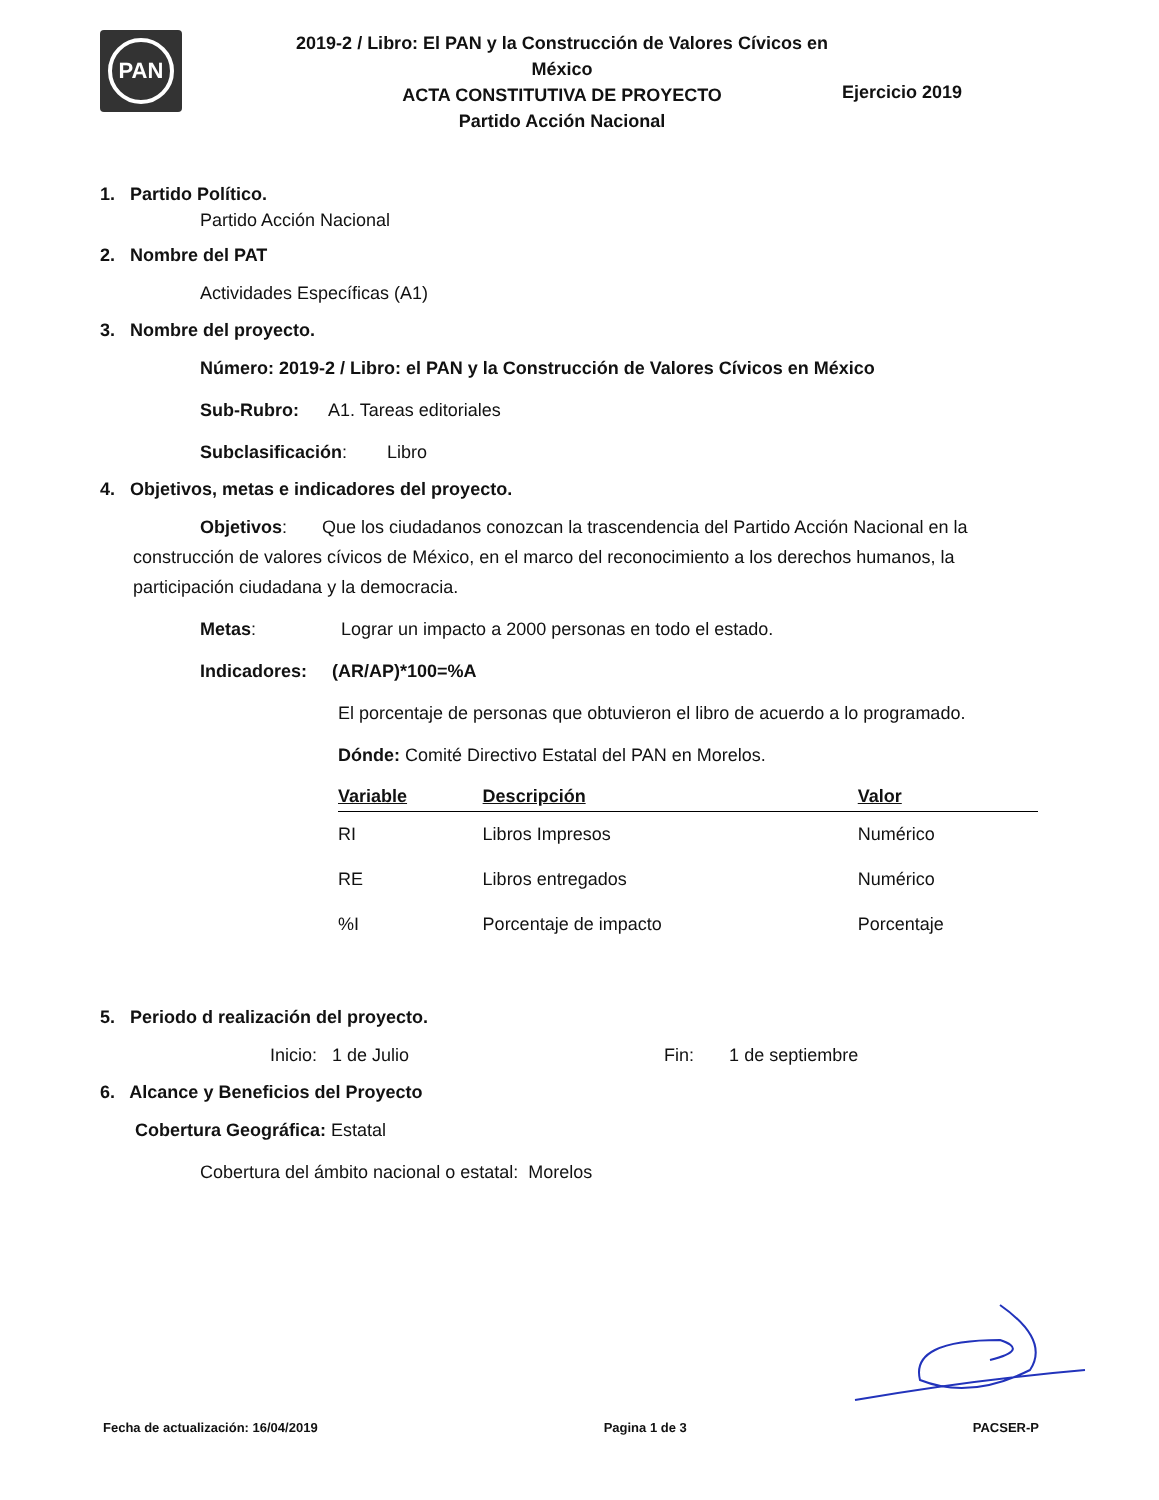PAN
2019-2 / Libro: El PAN y la Construcción de Valores Cívicos en México
ACTA CONSTITUTIVA DE PROYECTO
Partido Acción Nacional
Ejercicio 2019
1. Partido Político.
Partido Acción Nacional
2. Nombre del PAT
Actividades Específicas (A1)
3. Nombre del proyecto.
Número: 2019-2 / Libro: el PAN y la Construcción de Valores Cívicos en México
Sub-Rubro: A1. Tareas editoriales
Subclasificación: Libro
4. Objetivos, metas e indicadores del proyecto.
Objetivos: Que los ciudadanos conozcan la trascendencia del Partido Acción Nacional en la construcción de valores cívicos de México, en el marco del reconocimiento a los derechos humanos, la participación ciudadana y la democracia.
Metas: Lograr un impacto a 2000 personas en todo el estado.
Indicadores: (AR/AP)*100=%A
El porcentaje de personas que obtuvieron el libro de acuerdo a lo programado.
Dónde: Comité Directivo Estatal del PAN en Morelos.
| Variable | Descripción | Valor |
| --- | --- | --- |
| RI | Libros Impresos | Numérico |
| RE | Libros entregados | Numérico |
| %I | Porcentaje de impacto | Porcentaje |
5. Periodo d realización del proyecto.
Inicio: 1 de Julio Fin: 1 de septiembre
6. Alcance y Beneficios del Proyecto
Cobertura Geográfica: Estatal
Cobertura del ámbito nacional o estatal: Morelos
Fecha de actualización: 16/04/2019 Pagina 1 de 3 PACSER-P